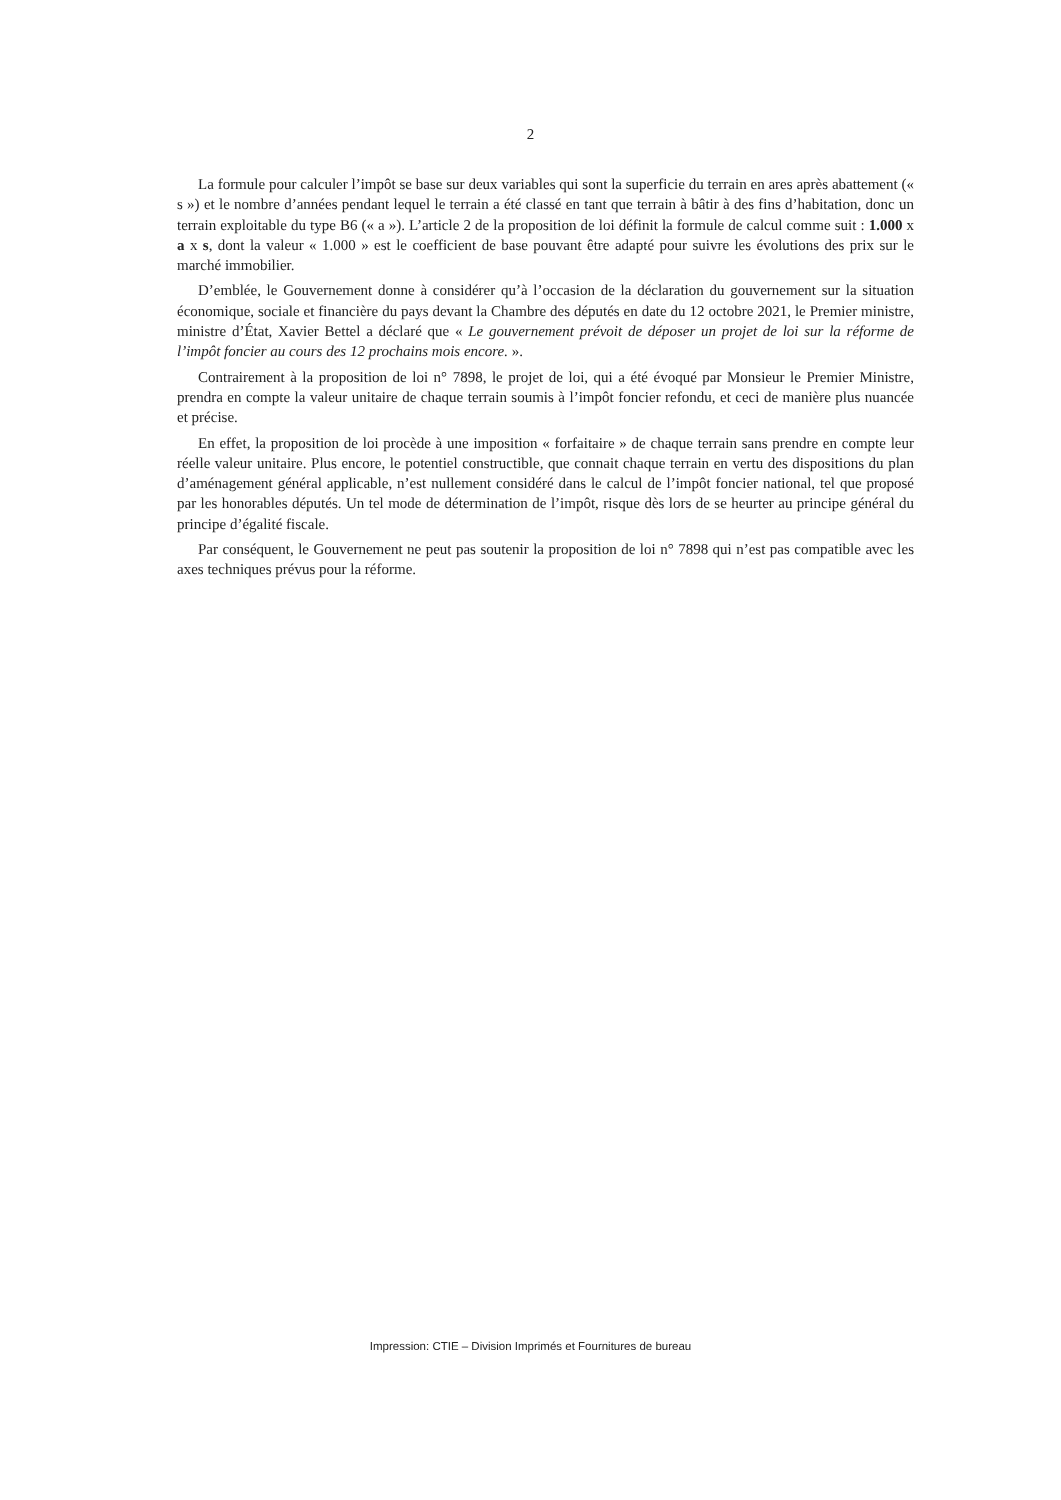2
La formule pour calculer l’impôt se base sur deux variables qui sont la superficie du terrain en ares après abattement (« s ») et le nombre d’années pendant lequel le terrain a été classé en tant que terrain à bâtir à des fins d’habitation, donc un terrain exploitable du type B6 (« a »). L’article 2 de la proposition de loi définit la formule de calcul comme suit : 1.000 x a x s, dont la valeur « 1.000 » est le coefficient de base pouvant être adapté pour suivre les évolutions des prix sur le marché immobilier.
D’emblée, le Gouvernement donne à considérer qu’à l’occasion de la déclaration du gouvernement sur la situation économique, sociale et financière du pays devant la Chambre des députés en date du 12 octobre 2021, le Premier ministre, ministre d’État, Xavier Bettel a déclaré que « Le gouvernement prévoit de déposer un projet de loi sur la réforme de l’impôt foncier au cours des 12 prochains mois encore. ».
Contrairement à la proposition de loi n° 7898, le projet de loi, qui a été évoqué par Monsieur le Premier Ministre, prendra en compte la valeur unitaire de chaque terrain soumis à l’impôt foncier refondu, et ceci de manière plus nuancée et précise.
En effet, la proposition de loi procède à une imposition « forfaitaire » de chaque terrain sans prendre en compte leur réelle valeur unitaire. Plus encore, le potentiel constructible, que connait chaque terrain en vertu des dispositions du plan d’aménagement général applicable, n’est nullement considéré dans le calcul de l’impôt foncier national, tel que proposé par les honorables députés. Un tel mode de détermination de l’impôt, risque dès lors de se heurter au principe général du principe d’égalité fiscale.
Par conséquent, le Gouvernement ne peut pas soutenir la proposition de loi n° 7898 qui n’est pas compatible avec les axes techniques prévus pour la réforme.
Impression: CTIE – Division Imprimés et Fournitures de bureau